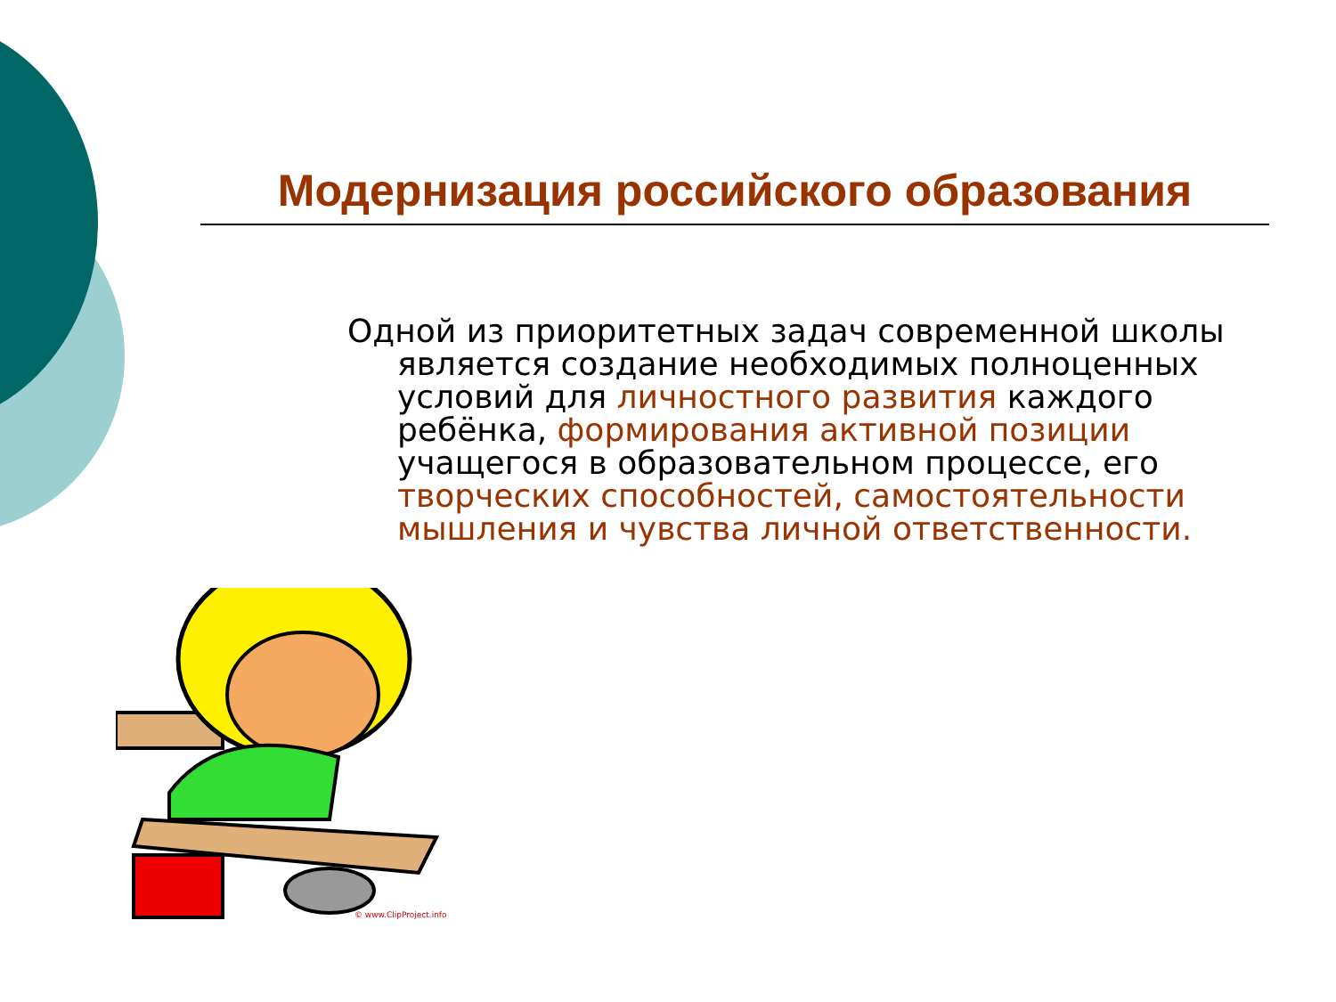Модернизация российского образования
Одной из приоритетных задач современной школы является создание необходимых полноценных условий для личностного развития каждого ребёнка, формирования активной позиции учащегося в образовательном процессе, его творческих способностей, самостоятельности мышления и чувства личной ответственности.
© www.ClipProject.info